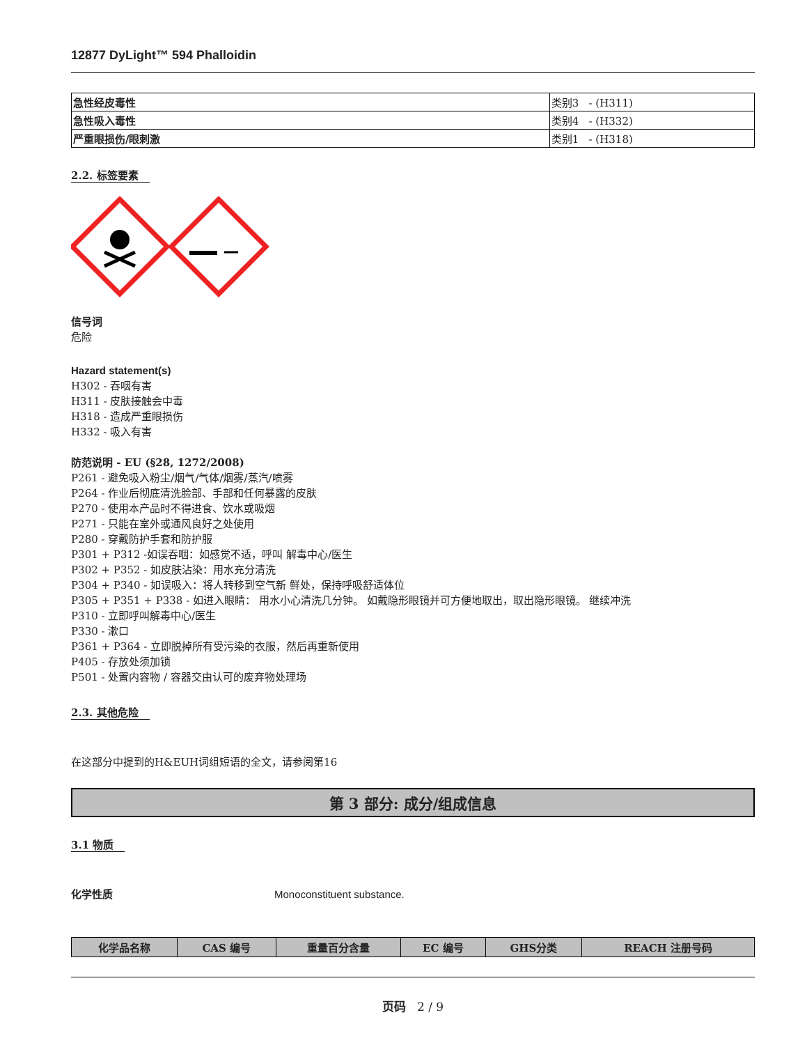12877 DyLight™ 594 Phalloidin
| 急性经皮毒性 | 类别3 - (H311) |
| 急性吸入毒性 | 类别4 - (H332) |
| 严重眼损伤/眼刺激 | 类别1 - (H318) |
2.2. 标签要素
信号词
危险
Hazard statement(s)
H302 - 吞咽有害
H311 - 皮肤接触会中毒
H318 - 造成严重眼损伤
H332 - 吸入有害
防范说明 - EU (§28, 1272/2008)
P261 - 避免吸入粉尘/烟气/气体/烟雾/蒸汽/喷雾
P264 - 作业后彻底清洗脸部、手部和任何暴露的皮肤
P270 - 使用本产品时不得进食、饮水或吸烟
P271 - 只能在室外或通风良好之处使用
P280 - 穿戴防护手套和防护服
P301 + P312 -如误吞咽：如感觉不适，呼叫 解毒中心/医生
P302 + P352 - 如皮肤沾染：用水充分清洗
P304 + P340 - 如误吸入：将人转移到空气新 鲜处，保持呼吸舒适体位
P305 + P351 + P338 - 如进入眼睛： 用水小心清洗几分钟。 如戴隐形眼镜并可方便地取出，取出隐形眼镜。 继续冲洗
P310 - 立即呼叫解毒中心/医生
P330 - 漱口
P361 + P364 - 立即脱掉所有受污染的衣服，然后再重新使用
P405 - 存放处须加锁
P501 - 处置内容物 / 容器交由认可的废弃物处理场
2.3. 其他危险
在这部分中提到的H&EUH词组短语的全文，请参阅第16
第 3 部分: 成分/组成信息
3.1 物质
化学性质 Monoconstituent substance.
| 化学品名称 | CAS 编号 | 重量百分含量 | EC 编号 | GHS分类 | REACH 注册号码 |
| --- | --- | --- | --- | --- | --- |
页码 2 / 9